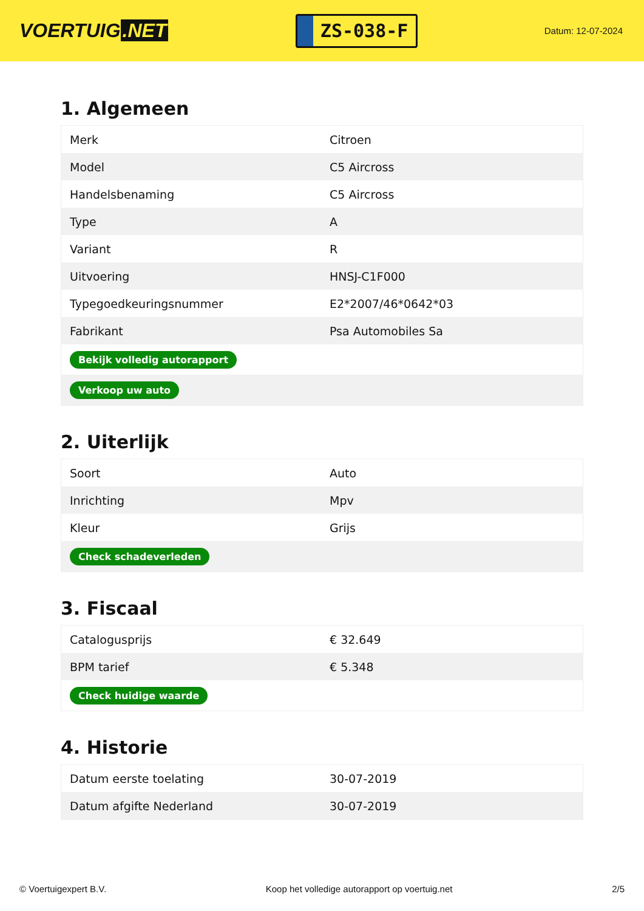VOERTUIG.NET
ZS-038-F
Datum: 12-07-2024
1. Algemeen
| Merk | Citroen |
| Model | C5 Aircross |
| Handelsbenaming | C5 Aircross |
| Type | A |
| Variant | R |
| Uitvoering | HNSJ-C1F000 |
| Typegoedkeuringsnummer | E2*2007/46*0642*03 |
| Fabrikant | Psa Automobiles Sa |
| Bekijk volledig autorapport | |
| Verkoop uw auto | |
2. Uiterlijk
| Soort | Auto |
| Inrichting | Mpv |
| Kleur | Grijs |
| Check schadeverleden | |
3. Fiscaal
| Catalogusprijs | € 32.649 |
| BPM tarief | € 5.348 |
| Check huidige waarde | |
4. Historie
| Datum eerste toelating | 30-07-2019 |
| Datum afgifte Nederland | 30-07-2019 |
© Voertuigexpert B.V. Koop het volledige autorapport op voertuig.net 2/5